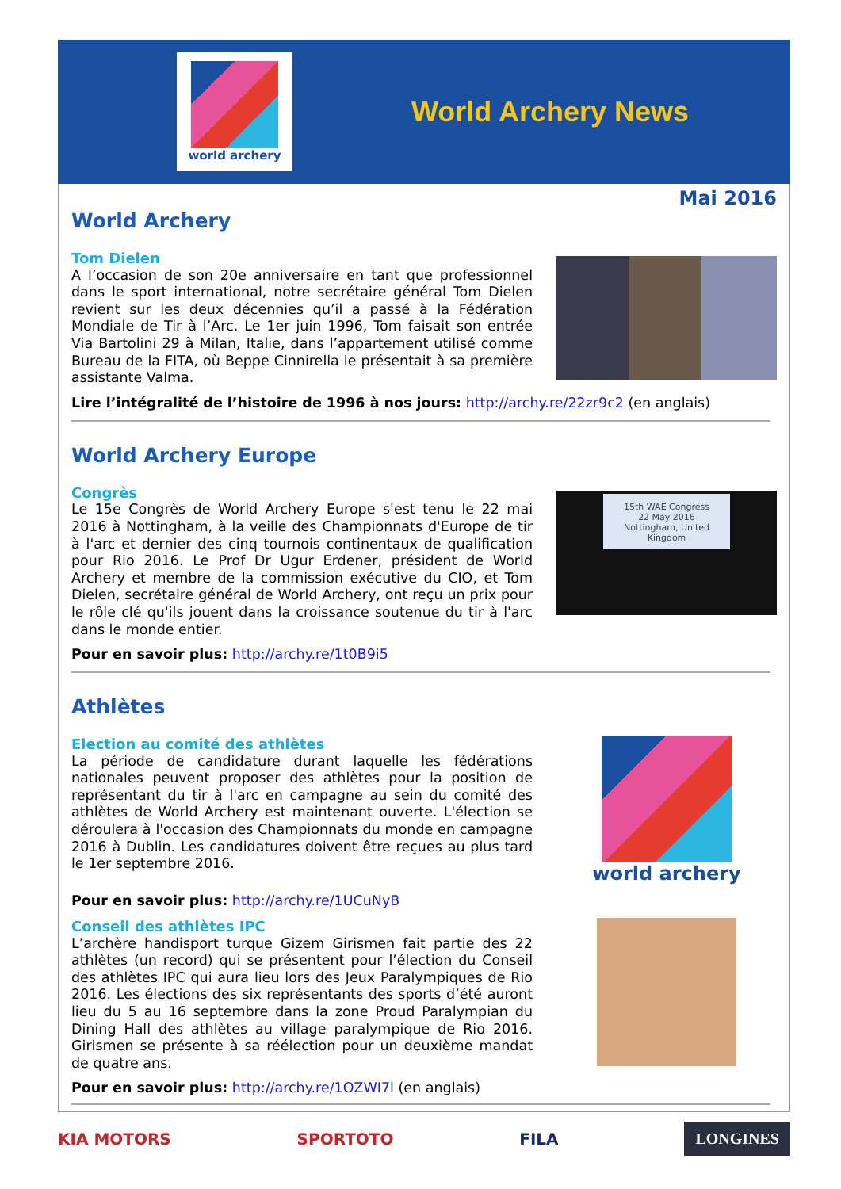world archery
World Archery News
Mai 2016
World Archery
Tom Dielen
A l’occasion de son 20e anniversaire en tant que professionnel dans le sport international, notre secrétaire général Tom Dielen revient sur les deux décennies qu’il a passé à la Fédération Mondiale de Tir à l’Arc. Le 1er juin 1996, Tom faisait son entrée Via Bartolini 29 à Milan, Italie, dans l’appartement utilisé comme Bureau de la FITA, où Beppe Cinnirella le présentait à sa première assistante Valma.
Lire l’intégralité de l’histoire de 1996 à nos jours: http://archy.re/22zr9c2 (en anglais)
World Archery Europe
Congrès
Le 15e Congrès de World Archery Europe s'est tenu le 22 mai 2016 à Nottingham, à la veille des Championnats d'Europe de tir à l'arc et dernier des cinq tournois continentaux de qualification pour Rio 2016. Le Prof Dr Ugur Erdener, président de World Archery et membre de la commission exécutive du CIO, et Tom Dielen, secrétaire général de World Archery, ont reçu un prix pour le rôle clé qu'ils jouent dans la croissance soutenue du tir à l'arc dans le monde entier.
15th WAE Congress
22 May 2016
Nottingham, United Kingdom
Pour en savoir plus: http://archy.re/1t0B9i5
Athlètes
Election au comité des athlètes
La période de candidature durant laquelle les fédérations nationales peuvent proposer des athlètes pour la position de représentant du tir à l'arc en campagne au sein du comité des athlètes de World Archery est maintenant ouverte. L'élection se déroulera à l'occasion des Championnats du monde en campagne 2016 à Dublin. Les candidatures doivent être reçues au plus tard le 1er septembre 2016.
world archery
Pour en savoir plus: http://archy.re/1UCuNyB
Conseil des athlètes IPC
L’archère handisport turque Gizem Girismen fait partie des 22 athlètes (un record) qui se présentent pour l’élection du Conseil des athlètes IPC qui aura lieu lors des Jeux Paralympiques de Rio 2016. Les élections des six représentants des sports d’été auront lieu du 5 au 16 septembre dans la zone Proud Paralympian du Dining Hall des athlètes au village paralympique de Rio 2016. Girismen se présente à sa réélection pour un deuxième mandat de quatre ans.
Pour en savoir plus: http://archy.re/1OZWI7l (en anglais)
KIA MOTORS SPORTOTO FILA LONGINES